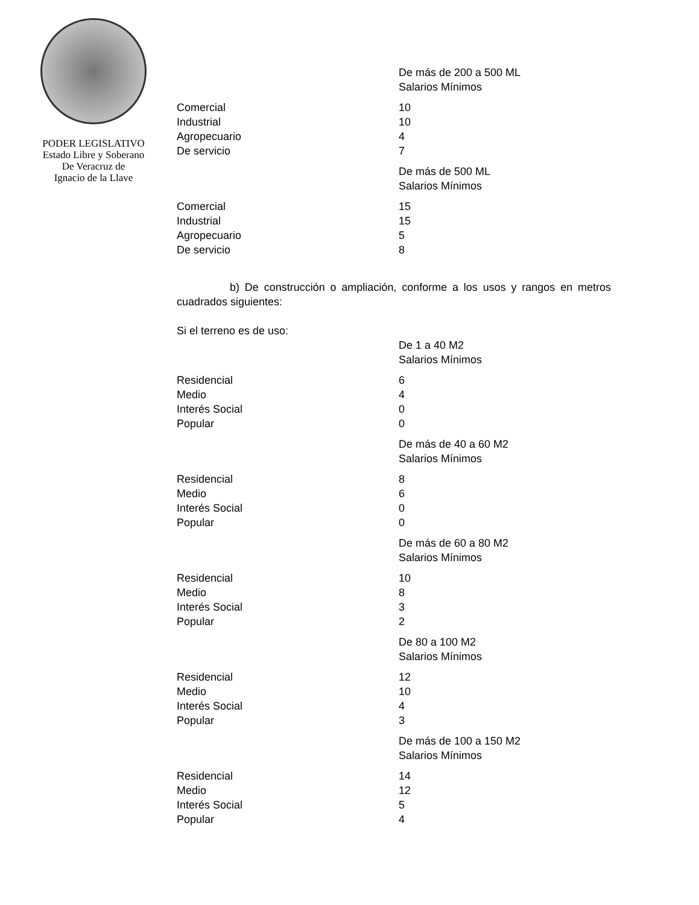PODER LEGISLATIVO
Estado Libre y Soberano
De Veracruz de
Ignacio de la Llave
| | De más de 200 a 500 ML Salarios Mínimos |
| Comercial | 10 |
| Industrial | 10 |
| Agropecuario | 4 |
| De servicio | 7 |
| | De más de 500 ML Salarios Mínimos |
| Comercial | 15 |
| Industrial | 15 |
| Agropecuario | 5 |
| De servicio | 8 |
b) De construcción o ampliación, conforme a los usos y rangos en metros cuadrados siguientes:
Si el terreno es de uso:
| | De 1 a 40 M2 Salarios Mínimos |
| Residencial | 6 |
| Medio | 4 |
| Interés Social | 0 |
| Popular | 0 |
| | De más de 40 a 60 M2 Salarios Mínimos |
| Residencial | 8 |
| Medio | 6 |
| Interés Social | 0 |
| Popular | 0 |
| | De más de 60 a 80 M2 Salarios Mínimos |
| Residencial | 10 |
| Medio | 8 |
| Interés Social | 3 |
| Popular | 2 |
| | De 80 a 100 M2 Salarios Mínimos |
| Residencial | 12 |
| Medio | 10 |
| Interés Social | 4 |
| Popular | 3 |
| | De más de 100 a 150 M2 Salarios Mínimos |
| Residencial | 14 |
| Medio | 12 |
| Interés Social | 5 |
| Popular | 4 |